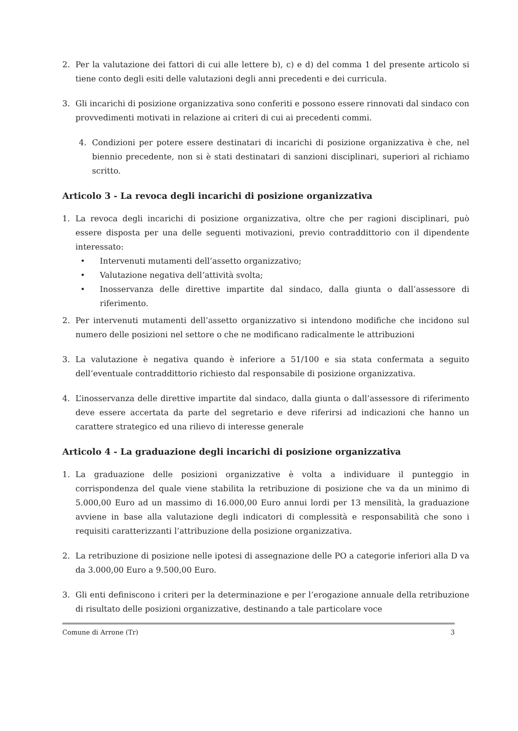2. Per la valutazione dei fattori di cui alle lettere b), c) e d) del comma 1 del presente articolo si tiene conto degli esiti delle valutazioni degli anni precedenti e dei curricula.
3. Gli incarichi di posizione organizzativa sono conferiti e possono essere rinnovati dal sindaco con provvedimenti motivati in relazione ai criteri di cui ai precedenti commi.
4. Condizioni per potere essere destinatari di incarichi di posizione organizzativa è che, nel biennio precedente, non si è stati destinatari di sanzioni disciplinari, superiori al richiamo scritto.
Articolo 3 - La revoca degli incarichi di posizione organizzativa
1. La revoca degli incarichi di posizione organizzativa, oltre che per ragioni disciplinari, può essere disposta per una delle seguenti motivazioni, previo contraddittorio con il dipendente interessato:
• Intervenuti mutamenti dell’assetto organizzativo;
• Valutazione negativa dell’attività svolta;
• Inosservanza delle direttive impartite dal sindaco, dalla giunta o dall’assessore di riferimento.
2. Per intervenuti mutamenti dell’assetto organizzativo si intendono modifiche che incidono sul numero delle posizioni nel settore o che ne modificano radicalmente le attribuzioni
3. La valutazione è negativa quando è inferiore a 51/100 e sia stata confermata a seguito dell’eventuale contraddittorio richiesto dal responsabile di posizione organizzativa.
4. L’inosservanza delle direttive impartite dal sindaco, dalla giunta o dall’assessore di riferimento deve essere accertata da parte del segretario e deve riferirsi ad indicazioni che hanno un carattere strategico ed una rilievo di interesse generale
Articolo 4 - La graduazione degli incarichi di posizione organizzativa
1. La graduazione delle posizioni organizzative è volta a individuare il punteggio in corrispondenza del quale viene stabilita la retribuzione di posizione che va da un minimo di 5.000,00 Euro ad un massimo di 16.000,00 Euro annui lordi per 13 mensilità, la graduazione avviene in base alla valutazione degli indicatori di complessità e responsabilità che sono i requisiti caratterizzanti l’attribuzione della posizione organizzativa.
2. La retribuzione di posizione nelle ipotesi di assegnazione delle PO a categorie inferiori alla D va da 3.000,00 Euro a 9.500,00 Euro.
3. Gli enti definiscono i criteri per la determinazione e per l’erogazione annuale della retribuzione di risultato delle posizioni organizzative, destinando a tale particolare voce
Comune di Arrone (Tr) 3